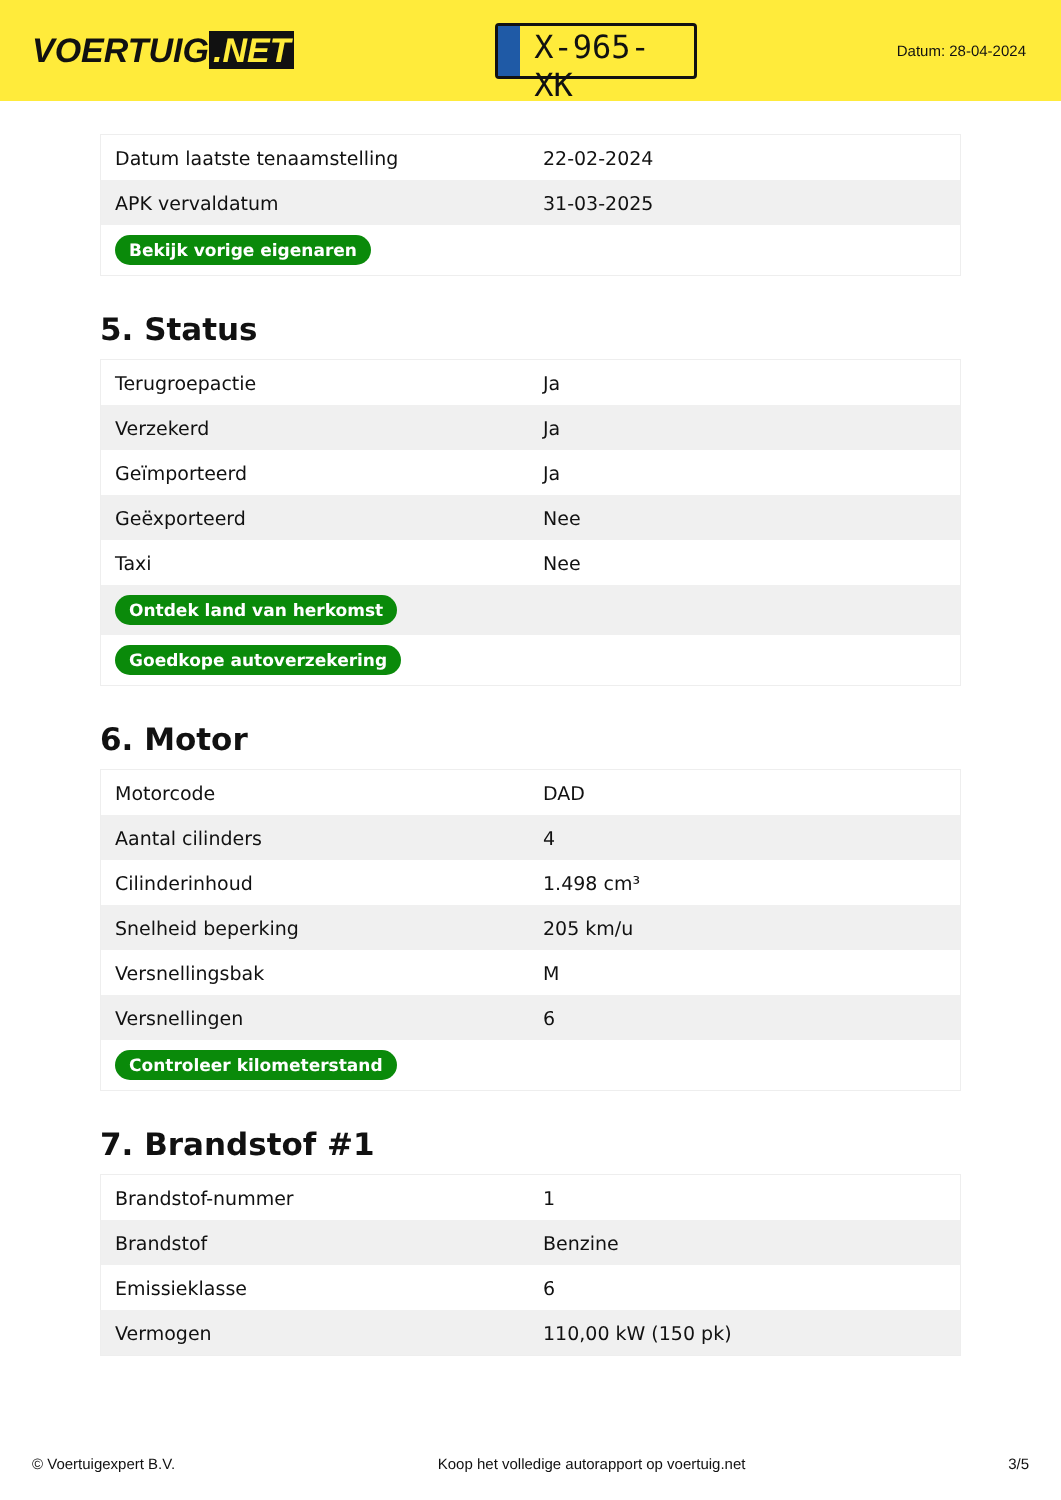VOERTUIG.NET
X-965-XK
Datum: 28-04-2024
| Datum laatste tenaamstelling | 22-02-2024 |
| APK vervaldatum | 31-03-2025 |
| Bekijk vorige eigenaren | |
5. Status
| Terugroepactie | Ja |
| Verzekerd | Ja |
| Geïmporteerd | Ja |
| Geëxporteerd | Nee |
| Taxi | Nee |
| Ontdek land van herkomst | |
| Goedkope autoverzekering | |
6. Motor
| Motorcode | DAD |
| Aantal cilinders | 4 |
| Cilinderinhoud | 1.498 cm³ |
| Snelheid beperking | 205 km/u |
| Versnellingsbak | M |
| Versnellingen | 6 |
| Controleer kilometerstand | |
7. Brandstof #1
| Brandstof-nummer | 1 |
| Brandstof | Benzine |
| Emissieklasse | 6 |
| Vermogen | 110,00 kW (150 pk) |
© Voertuigexpert B.V. Koop het volledige autorapport op voertuig.net 3/5